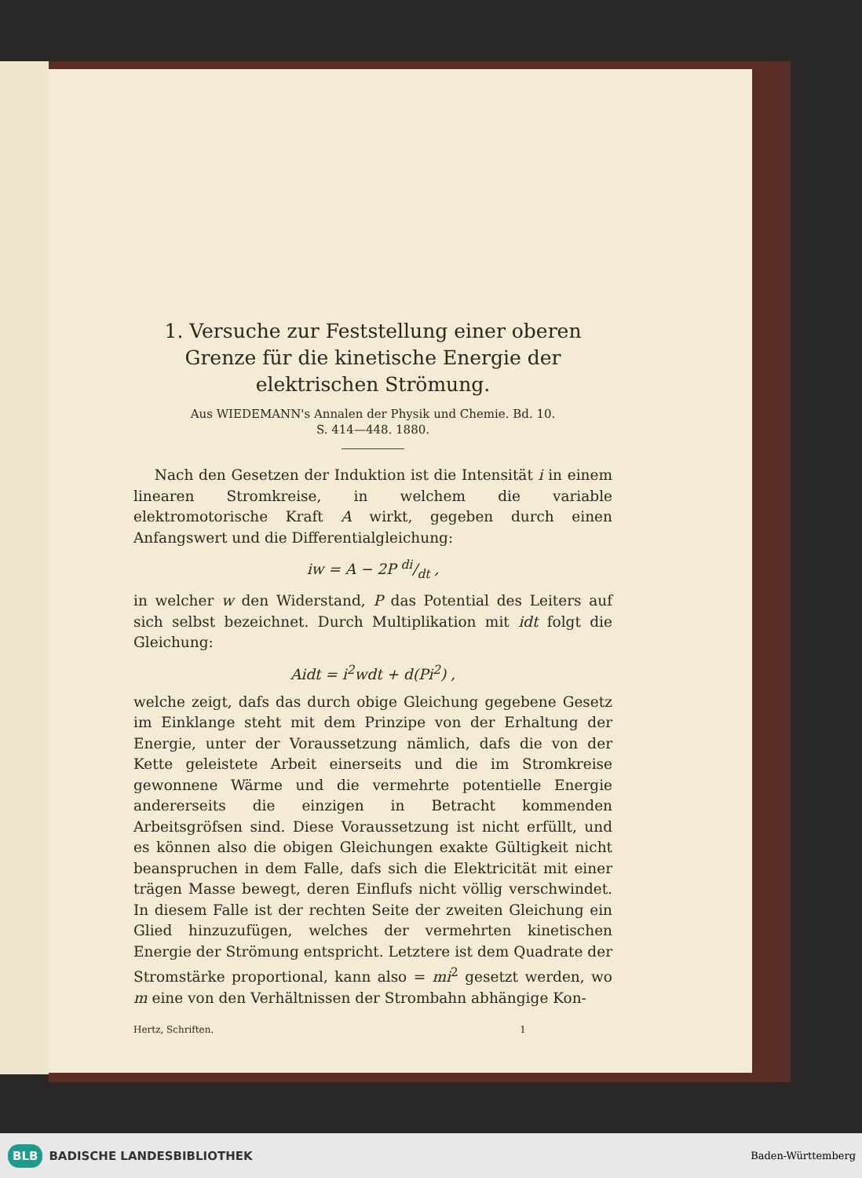1. Versuche zur Feststellung einer oberen Grenze für die kinetische Energie der elektrischen Strömung.
Aus WIEDEMANN's Annalen der Physik und Chemie. Bd. 10.
S. 414—448. 1880.
Nach den Gesetzen der Induktion ist die Intensität i in einem linearen Stromkreise, in welchem die variable elektromotorische Kraft A wirkt, gegeben durch einen Anfangswert und die Differentialgleichung:
iw = A − 2P di/dt ,
in welcher w den Widerstand, P das Potential des Leiters auf sich selbst bezeichnet. Durch Multiplikation mit idt folgt die Gleichung:
Aidt = i<sup>2</sup>wdt + d(Pi<sup>2</sup>) ,
welche zeigt, dafs das durch obige Gleichung gegebene Gesetz im Einklange steht mit dem Prinzipe von der Erhaltung der Energie, unter der Voraussetzung nämlich, dafs die von der Kette geleistete Arbeit einerseits und die im Stromkreise gewonnene Wärme und die vermehrte potentielle Energie andererseits die einzigen in Betracht kommenden Arbeitsgröfsen sind. Diese Voraussetzung ist nicht erfüllt, und es können also die obigen Gleichungen exakte Gültigkeit nicht beanspruchen in dem Falle, dafs sich die Elektricität mit einer trägen Masse bewegt, deren Einflufs nicht völlig verschwindet. In diesem Falle ist der rechten Seite der zweiten Gleichung ein Glied hinzuzufügen, welches der vermehrten kinetischen Energie der Strömung entspricht. Letztere ist dem Quadrate der Stromstärke proportional, kann also = mi<sup>2</sup> gesetzt werden, wo m eine von den Verhältnissen der Strombahn abhängige Kon-
Hertz, Schriften. 1
BLB BADISCHE LANDESBIBLIOTHEK
Baden-Württemberg